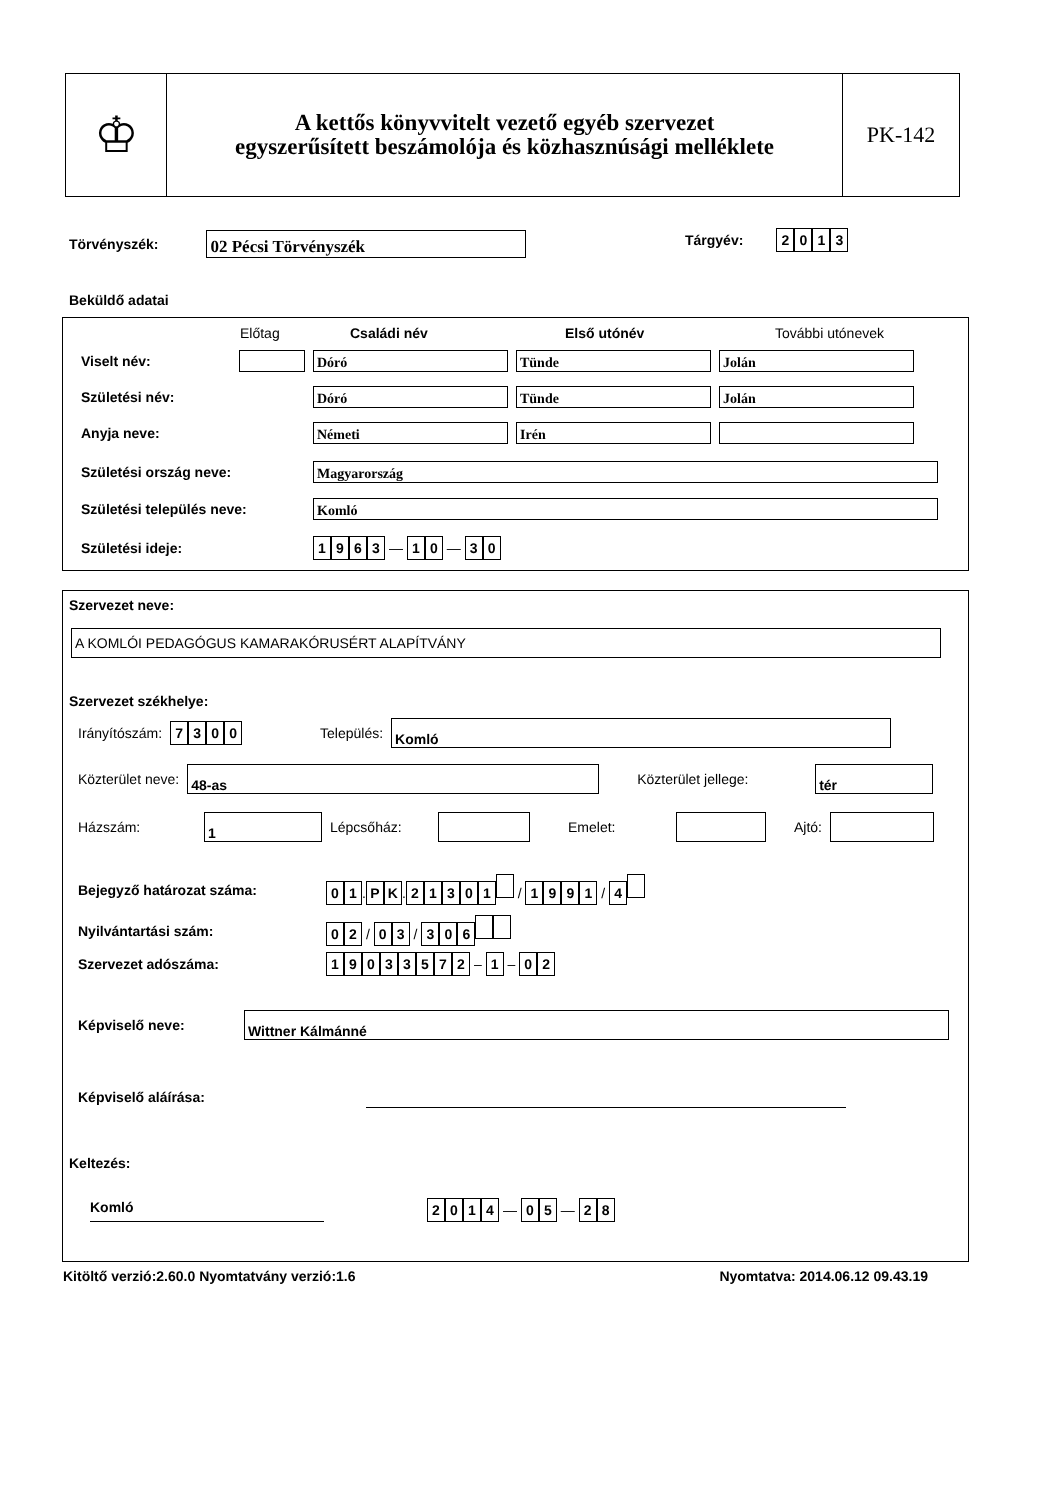♔
A kettős könyvvitelt vezető egyéb szervezet
egyszerűsített beszámolója és közhasznúsági melléklete
PK-142
Törvényszék: 02 Pécsi Törvényszék
Tárgyév: 2013
Beküldő adatai
Előtag Családi név Első utónév További utónevek
Viselt név: Dóró Tünde Jolán
Születési név: Dóró Tünde Jolán
Anyja neve: Németi Irén
Születési ország neve: Magyarország
Születési település neve: Komló
Születési ideje: 1963 — 1 0 — 3 0
Szervezet neve:
A KOMLÓI PEDAGÓGUS KAMARAKÓRUSÉRT ALAPÍTVÁNY
Szervezet székhelye:
Irányítószám: 7300 Település: Komló
Közterület neve: 48-as Közterület jellege: tér
Házszám: 1 Lépcsőház: Emelet: Ajtó:
Bejegyző határozat száma: 0 1. P K. 21301 / 1991 / 4
Nyilvántartási szám: 0 2 / 0 3 / 306
Szervezet adószáma: 19033572 – 1 – 0 2
Képviselő neve: Wittner Kálmánné
Képviselő aláírása:
Keltezés:
Komló 2014 — 0 5 — 2 8
Kitöltő verzió:2.60.0 Nyomtatvány verzió:1.6 Nyomtatva: 2014.06.12 09.43.19